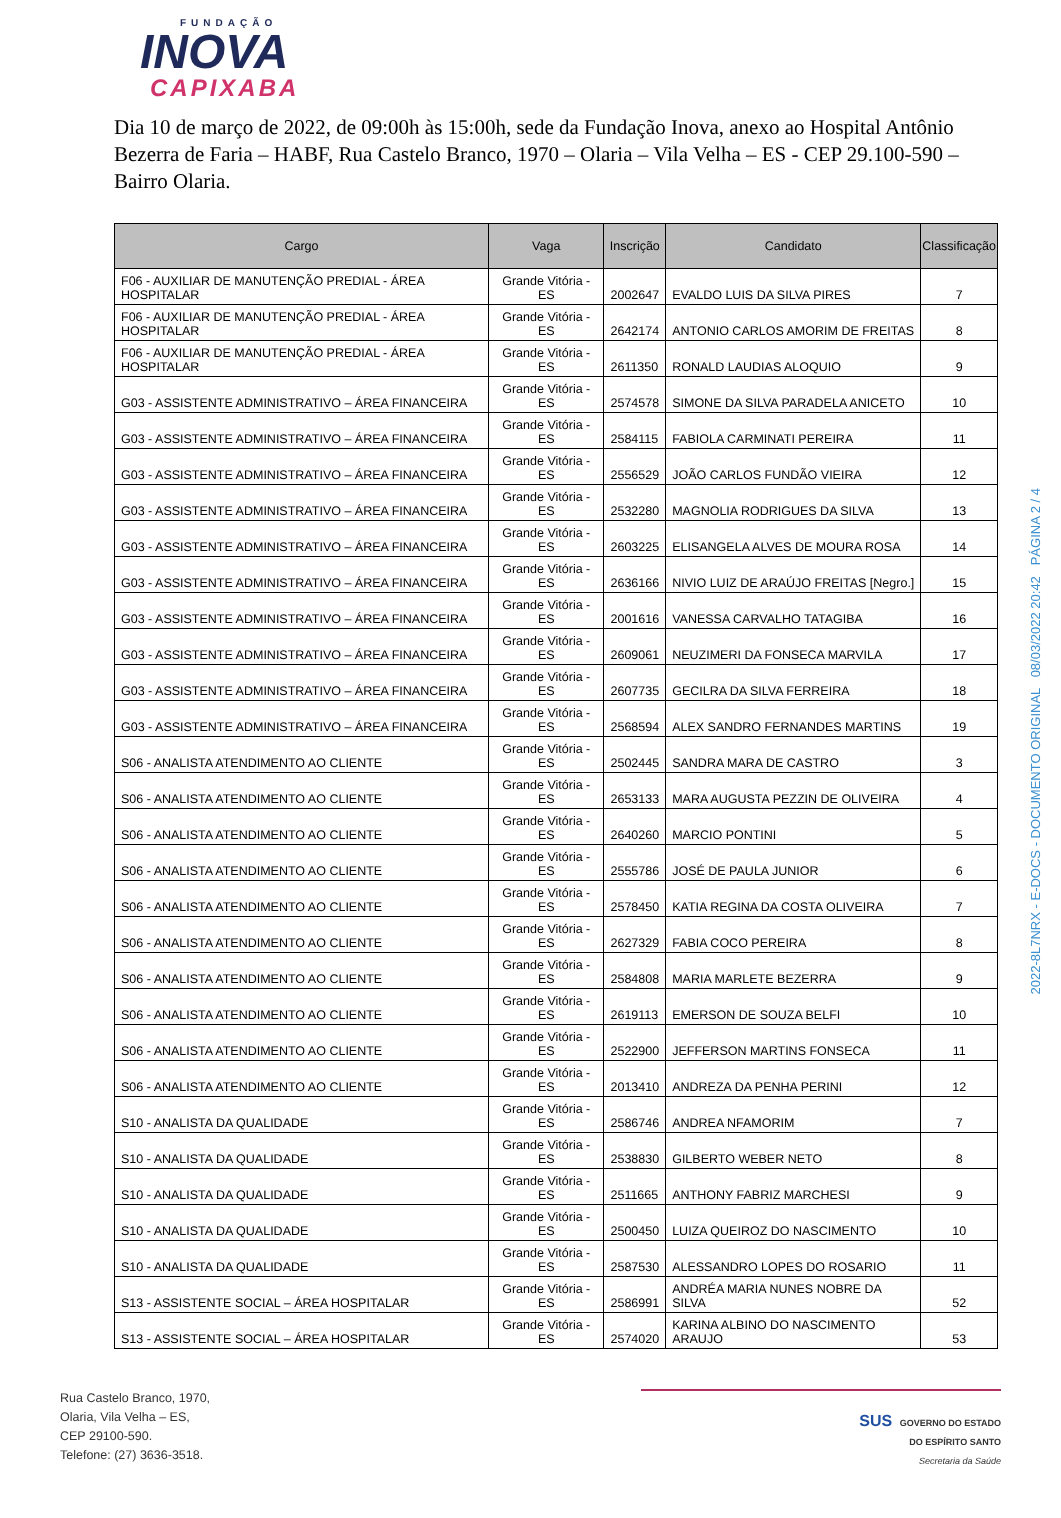FUNDAÇÃO
INOVA
CAPIXABA
Dia 10 de março de 2022, de 09:00h às 15:00h, sede da Fundação Inova, anexo ao Hospital Antônio Bezerra de Faria – HABF, Rua Castelo Branco, 1970 – Olaria – Vila Velha – ES - CEP 29.100-590 – Bairro Olaria.
| Cargo | Vaga | Inscrição | Candidato | Classificação |
| --- | --- | --- | --- | --- |
| F06 - AUXILIAR DE MANUTENÇÃO PREDIAL - ÁREA HOSPITALAR | Grande Vitória - ES | 2002647 | EVALDO LUIS DA SILVA PIRES | 7 |
| F06 - AUXILIAR DE MANUTENÇÃO PREDIAL - ÁREA HOSPITALAR | Grande Vitória - ES | 2642174 | ANTONIO CARLOS AMORIM DE FREITAS | 8 |
| F06 - AUXILIAR DE MANUTENÇÃO PREDIAL - ÁREA HOSPITALAR | Grande Vitória - ES | 2611350 | RONALD LAUDIAS ALOQUIO | 9 |
| G03 - ASSISTENTE ADMINISTRATIVO – ÁREA FINANCEIRA | Grande Vitória - ES | 2574578 | SIMONE DA SILVA PARADELA ANICETO | 10 |
| G03 - ASSISTENTE ADMINISTRATIVO – ÁREA FINANCEIRA | Grande Vitória - ES | 2584115 | FABIOLA CARMINATI PEREIRA | 11 |
| G03 - ASSISTENTE ADMINISTRATIVO – ÁREA FINANCEIRA | Grande Vitória - ES | 2556529 | JOÃO CARLOS FUNDÃO VIEIRA | 12 |
| G03 - ASSISTENTE ADMINISTRATIVO – ÁREA FINANCEIRA | Grande Vitória - ES | 2532280 | MAGNOLIA RODRIGUES DA SILVA | 13 |
| G03 - ASSISTENTE ADMINISTRATIVO – ÁREA FINANCEIRA | Grande Vitória - ES | 2603225 | ELISANGELA ALVES DE MOURA ROSA | 14 |
| G03 - ASSISTENTE ADMINISTRATIVO – ÁREA FINANCEIRA | Grande Vitória - ES | 2636166 | NIVIO LUIZ DE ARAÚJO FREITAS [Negro.] | 15 |
| G03 - ASSISTENTE ADMINISTRATIVO – ÁREA FINANCEIRA | Grande Vitória - ES | 2001616 | VANESSA CARVALHO TATAGIBA | 16 |
| G03 - ASSISTENTE ADMINISTRATIVO – ÁREA FINANCEIRA | Grande Vitória - ES | 2609061 | NEUZIMERI DA FONSECA MARVILA | 17 |
| G03 - ASSISTENTE ADMINISTRATIVO – ÁREA FINANCEIRA | Grande Vitória - ES | 2607735 | GECILRA DA SILVA FERREIRA | 18 |
| G03 - ASSISTENTE ADMINISTRATIVO – ÁREA FINANCEIRA | Grande Vitória - ES | 2568594 | ALEX SANDRO FERNANDES MARTINS | 19 |
| S06 - ANALISTA ATENDIMENTO AO CLIENTE | Grande Vitória - ES | 2502445 | SANDRA MARA DE CASTRO | 3 |
| S06 - ANALISTA ATENDIMENTO AO CLIENTE | Grande Vitória - ES | 2653133 | MARA AUGUSTA PEZZIN DE OLIVEIRA | 4 |
| S06 - ANALISTA ATENDIMENTO AO CLIENTE | Grande Vitória - ES | 2640260 | MARCIO PONTINI | 5 |
| S06 - ANALISTA ATENDIMENTO AO CLIENTE | Grande Vitória - ES | 2555786 | JOSÉ DE PAULA JUNIOR | 6 |
| S06 - ANALISTA ATENDIMENTO AO CLIENTE | Grande Vitória - ES | 2578450 | KATIA REGINA DA COSTA OLIVEIRA | 7 |
| S06 - ANALISTA ATENDIMENTO AO CLIENTE | Grande Vitória - ES | 2627329 | FABIA COCO PEREIRA | 8 |
| S06 - ANALISTA ATENDIMENTO AO CLIENTE | Grande Vitória - ES | 2584808 | MARIA MARLETE BEZERRA | 9 |
| S06 - ANALISTA ATENDIMENTO AO CLIENTE | Grande Vitória - ES | 2619113 | EMERSON DE SOUZA BELFI | 10 |
| S06 - ANALISTA ATENDIMENTO AO CLIENTE | Grande Vitória - ES | 2522900 | JEFFERSON MARTINS FONSECA | 11 |
| S06 - ANALISTA ATENDIMENTO AO CLIENTE | Grande Vitória - ES | 2013410 | ANDREZA DA PENHA PERINI | 12 |
| S10 - ANALISTA DA QUALIDADE | Grande Vitória - ES | 2586746 | ANDREA NFAMORIM | 7 |
| S10 - ANALISTA DA QUALIDADE | Grande Vitória - ES | 2538830 | GILBERTO WEBER NETO | 8 |
| S10 - ANALISTA DA QUALIDADE | Grande Vitória - ES | 2511665 | ANTHONY FABRIZ MARCHESI | 9 |
| S10 - ANALISTA DA QUALIDADE | Grande Vitória - ES | 2500450 | LUIZA QUEIROZ DO NASCIMENTO | 10 |
| S10 - ANALISTA DA QUALIDADE | Grande Vitória - ES | 2587530 | ALESSANDRO LOPES DO ROSARIO | 11 |
| S13 - ASSISTENTE SOCIAL – ÁREA HOSPITALAR | Grande Vitória - ES | 2586991 | ANDRÉA MARIA NUNES NOBRE DA SILVA | 52 |
| S13 - ASSISTENTE SOCIAL – ÁREA HOSPITALAR | Grande Vitória - ES | 2574020 | KARINA ALBINO DO NASCIMENTO ARAUJO | 53 |
2022-8L7NRX - E-DOCS - DOCUMENTO ORIGINAL 08/03/2022 20:42 PÁGINA 2 / 4
Rua Castelo Branco, 1970,
Olaria, Vila Velha – ES,
CEP 29100-590.
Telefone: (27) 3636-3518.
SUS GOVERNO DO ESTADO
DO ESPÍRITO SANTO
Secretaria da Saúde